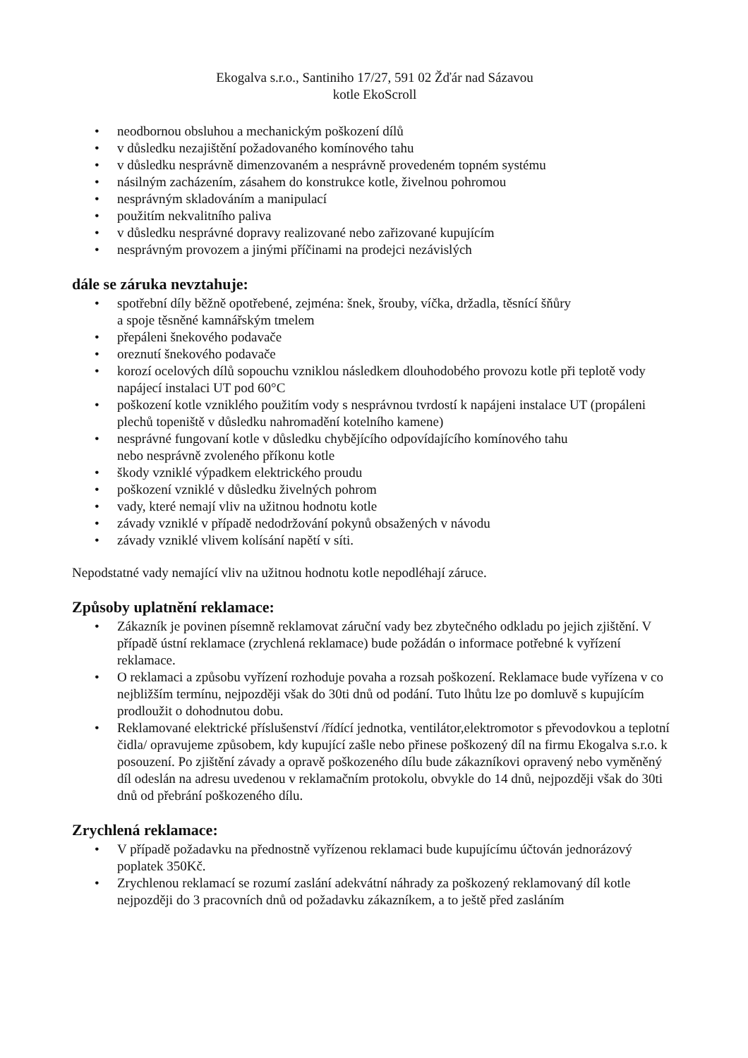Ekogalva s.r.o., Santiniho 17/27, 591 02 Žďár nad Sázavou
kotle EkoScroll
• neodbornou obsluhou a mechanickým poškození dílů
• v důsledku nezajištění požadovaného komínového tahu
• v důsledku nesprávně dimenzovaném a nesprávně provedeném topném systému
• násilným zacházením, zásahem do konstrukce kotle, živelnou pohromou
• nesprávným skladováním a manipulací
• použitím nekvalitního paliva
• v důsledku nesprávné dopravy realizované nebo zařizované kupujícím
• nesprávným provozem a jinými příčinami na prodejci nezávislých
dále se záruka nevztahuje:
• spotřební díly běžně opotřebené, zejména: šnek, šrouby, víčka, držadla, těsnící šňůry
a spoje těsněné kamnářským tmelem
• přepáleni šnekového podavače
• oreznutí šnekového podavače
• korozí ocelových dílů sopouchu vzniklou následkem dlouhodobého provozu kotle při teplotě vody napájecí instalaci UT pod 60°C
• poškození kotle vzniklého použitím vody s nesprávnou tvrdostí k napájeni instalace UT (propáleni plechů topeniště v důsledku nahromadění kotelního kamene)
• nesprávné fungovaní kotle v důsledku chybějícího odpovídajícího komínového tahu
nebo nesprávně zvoleného příkonu kotle
• škody vzniklé výpadkem elektrického proudu
• poškození vzniklé v důsledku živelných pohrom
• vady, které nemají vliv na užitnou hodnotu kotle
• závady vzniklé v případě nedodržování pokynů obsažených v návodu
• závady vzniklé vlivem kolísání napětí v síti.
Nepodstatné vady nemající vliv na užitnou hodnotu kotle nepodléhají záruce.
Způsoby uplatnění reklamace:
• Zákazník je povinen písemně reklamovat záruční vady bez zbytečného odkladu po jejich zjištění. V případě ústní reklamace (zrychlená reklamace) bude požádán o informace potřebné k vyřízení reklamace.
• O reklamaci a způsobu vyřízení rozhoduje povaha a rozsah poškození. Reklamace bude vyřízena v co nejbližším termínu, nejpozději však do 30ti dnů od podání. Tuto lhůtu lze po domluvě s kupujícím prodloužit o dohodnutou dobu.
• Reklamované elektrické příslušenství /řídící jednotka, ventilátor,elektromotor s převodovkou a teplotní čidla/ opravujeme způsobem, kdy kupující zašle nebo přinese poškozený díl na firmu Ekogalva s.r.o. k posouzení. Po zjištění závady a opravě poškozeného dílu bude zákazníkovi opravený nebo vyměněný díl odeslán na adresu uvedenou v reklamačním protokolu, obvykle do 14 dnů, nejpozději však do 30ti dnů od přebrání poškozeného dílu.
Zrychlená reklamace:
• V případě požadavku na přednostně vyřízenou reklamaci bude kupujícímu účtován jednorázový poplatek 350Kč.
• Zrychlenou reklamací se rozumí zaslání adekvátní náhrady za poškozený reklamovaný díl kotle nejpozději do 3 pracovních dnů od požadavku zákazníkem, a to ještě před zasláním